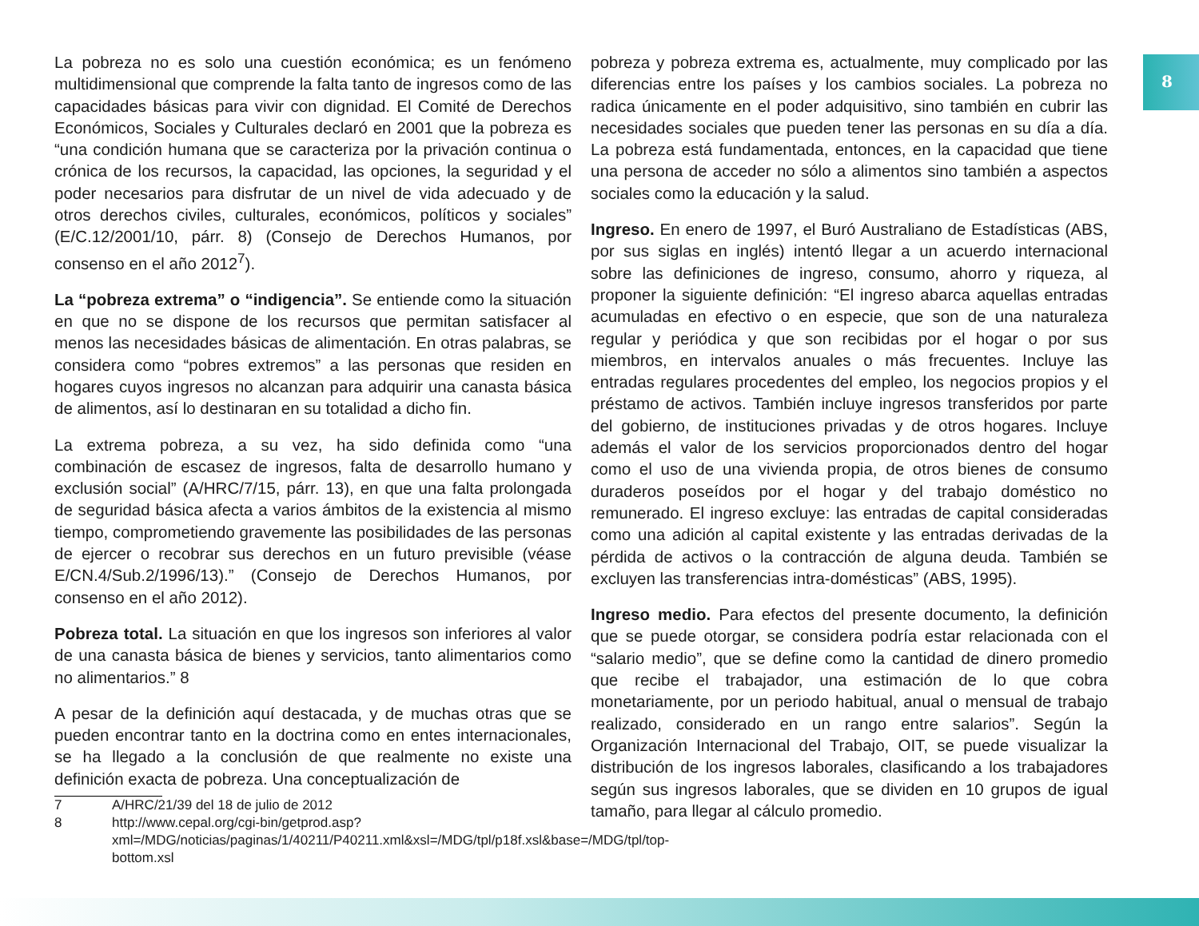8
La pobreza no es solo una cuestión económica; es un fenómeno multidimensional que comprende la falta tanto de ingresos como de las capacidades básicas para vivir con dignidad. El Comité de Derechos Económicos, Sociales y Culturales declaró en 2001 que la pobreza es “una condición humana que se caracteriza por la privación continua o crónica de los recursos, la capacidad, las opciones, la seguridad y el poder necesarios para disfrutar de un nivel de vida adecuado y de otros derechos civiles, culturales, económicos, políticos y sociales” (E/C.12/2001/10, párr. 8) (Consejo de Derechos Humanos, por consenso en el año 2012<sup>7</sup>).
La “pobreza extrema” o “indigencia”. Se entiende como la situación en que no se dispone de los recursos que permitan satisfacer al menos las necesidades básicas de alimentación. En otras palabras, se considera como “pobres extremos” a las personas que residen en hogares cuyos ingresos no alcanzan para adquirir una canasta básica de alimentos, así lo destinaran en su totalidad a dicho fin.
La extrema pobreza, a su vez, ha sido definida como “una combinación de escasez de ingresos, falta de desarrollo humano y exclusión social” (A/HRC/7/15, párr. 13), en que una falta prolongada de seguridad básica afecta a varios ámbitos de la existencia al mismo tiempo, comprometiendo gravemente las posibilidades de las personas de ejercer o recobrar sus derechos en un futuro previsible (véase E/CN.4/Sub.2/1996/13).” (Consejo de Derechos Humanos, por consenso en el año 2012).
Pobreza total. La situación en que los ingresos son inferiores al valor de una canasta básica de bienes y servicios, tanto alimentarios como no alimentarios.” 8
A pesar de la definición aquí destacada, y de muchas otras que se pueden encontrar tanto en la doctrina como en entes internacionales, se ha llegado a la conclusión de que realmente no existe una definición exacta de pobreza. Una conceptualización de
7 A/HRC/21/39 del 18 de julio de 2012
8 http://www.cepal.org/cgi-bin/getprod.asp?xml=/MDG/noticias/paginas/1/40211/P40211.xml&xsl=/MDG/tpl/p18f.xsl&base=/MDG/tpl/top-bottom.xsl
pobreza y pobreza extrema es, actualmente, muy complicado por las diferencias entre los países y los cambios sociales. La pobreza no radica únicamente en el poder adquisitivo, sino también en cubrir las necesidades sociales que pueden tener las personas en su día a día. La pobreza está fundamentada, entonces, en la capacidad que tiene una persona de acceder no sólo a alimentos sino también a aspectos sociales como la educación y la salud.
Ingreso. En enero de 1997, el Buró Australiano de Estadísticas (ABS, por sus siglas en inglés) intentó llegar a un acuerdo internacional sobre las definiciones de ingreso, consumo, ahorro y riqueza, al proponer la siguiente definición: “El ingreso abarca aquellas entradas acumuladas en efectivo o en especie, que son de una naturaleza regular y periódica y que son recibidas por el hogar o por sus miembros, en intervalos anuales o más frecuentes. Incluye las entradas regulares procedentes del empleo, los negocios propios y el préstamo de activos. También incluye ingresos transferidos por parte del gobierno, de instituciones privadas y de otros hogares. Incluye además el valor de los servicios proporcionados dentro del hogar como el uso de una vivienda propia, de otros bienes de consumo duraderos poseídos por el hogar y del trabajo doméstico no remunerado. El ingreso excluye: las entradas de capital consideradas como una adición al capital existente y las entradas derivadas de la pérdida de activos o la contracción de alguna deuda. También se excluyen las transferencias intra-domésticas” (ABS, 1995).
Ingreso medio. Para efectos del presente documento, la definición que se puede otorgar, se considera podría estar relacionada con el “salario medio”, que se define como la cantidad de dinero promedio que recibe el trabajador, una estimación de lo que cobra monetariamente, por un periodo habitual, anual o mensual de trabajo realizado, considerado en un rango entre salarios”. Según la Organización Internacional del Trabajo, OIT, se puede visualizar la distribución de los ingresos laborales, clasificando a los trabajadores según sus ingresos laborales, que se dividen en 10 grupos de igual tamaño, para llegar al cálculo promedio.